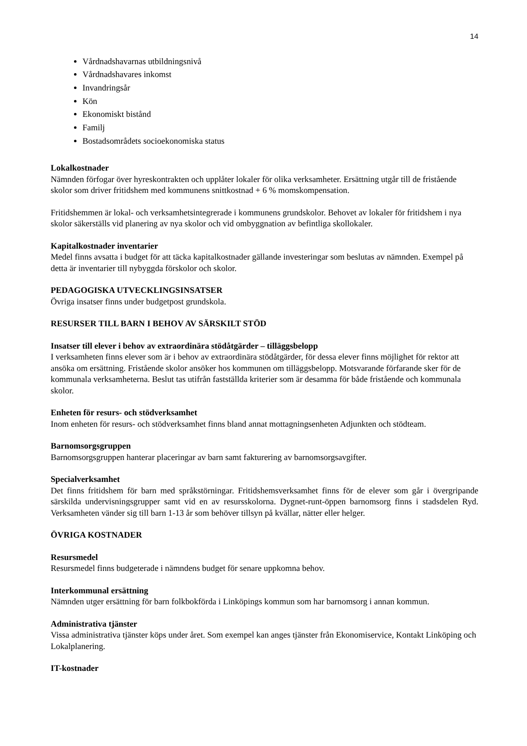14
Vårdnadshavarnas utbildningsnivå
Vårdnadshavares inkomst
Invandringsår
Kön
Ekonomiskt bistånd
Familj
Bostadsområdets socioekonomiska status
Lokalkostnader
Nämnden förfogar över hyreskontrakten och upplåter lokaler för olika verksamheter. Ersättning utgår till de fristående skolor som driver fritidshem med kommunens snittkostnad + 6 % momskompensation.
Fritidshemmen är lokal- och verksamhetsintegrerade i kommunens grundskolor. Behovet av lokaler för fritidshem i nya skolor säkerställs vid planering av nya skolor och vid ombyggnation av befintliga skollokaler.
Kapitalkostnader inventarier
Medel finns avsatta i budget för att täcka kapitalkostnader gällande investeringar som beslutas av nämnden. Exempel på detta är inventarier till nybyggda förskolor och skolor.
PEDAGOGISKA UTVECKLINGSINSATSER
Övriga insatser finns under budgetpost grundskola.
RESURSER TILL BARN I BEHOV AV SÄRSKILT STÖD
Insatser till elever i behov av extraordinära stödåtgärder – tilläggsbelopp
I verksamheten finns elever som är i behov av extraordinära stödåtgärder, för dessa elever finns möjlighet för rektor att ansöka om ersättning. Fristående skolor ansöker hos kommunen om tilläggsbelopp. Motsvarande förfarande sker för de kommunala verksamheterna. Beslut tas utifrån fastställda kriterier som är desamma för både fristående och kommunala skolor.
Enheten för resurs- och stödverksamhet
Inom enheten för resurs- och stödverksamhet finns bland annat mottagningsenheten Adjunkten och stödteam.
Barnomsorgsgruppen
Barnomsorgsgruppen hanterar placeringar av barn samt fakturering av barnomsorgsavgifter.
Specialverksamhet
Det finns fritidshem för barn med språkstörningar. Fritidshemsverksamhet finns för de elever som går i övergripande särskilda undervisningsgrupper samt vid en av resursskolorna. Dygnet-runt-öppen barnomsorg finns i stadsdelen Ryd. Verksamheten vänder sig till barn 1-13 år som behöver tillsyn på kvällar, nätter eller helger.
ÖVRIGA KOSTNADER
Resursmedel
Resursmedel finns budgeterade i nämndens budget för senare uppkomna behov.
Interkommunal ersättning
Nämnden utger ersättning för barn folkbokförda i Linköpings kommun som har barnomsorg i annan kommun.
Administrativa tjänster
Vissa administrativa tjänster köps under året. Som exempel kan anges tjänster från Ekonomiservice, Kontakt Linköping och Lokalplanering.
IT-kostnader